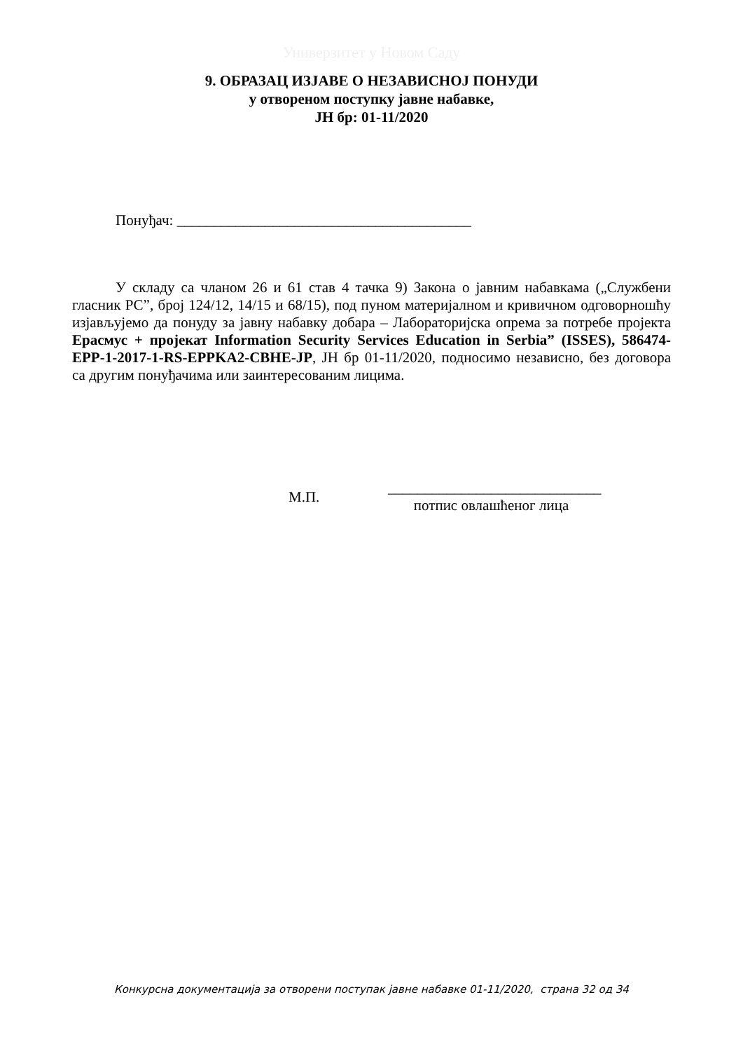Универзитет у Новом Саду
9. ОБРАЗАЦ ИЗЈАВЕ О НЕЗАВИСНОЈ ПОНУДИ
у отвореном поступку јавне набавке,
ЈН бр: 01-11/2020
Понуђач: ________________________________________
У складу са чланом 26 и 61 став 4 тачка 9) Закона о јавним набавкама („Службени гласник РС”, број 124/12, 14/15 и 68/15), под пуном материјалном и кривичном одговорношћу изјављујемо да понуду за јавну набавку добара – Лабораторијска опрема за потребе пројекта Ерасмус + пројекат Information Security Services Education in Serbia” (ISSES), 586474-EPP-1-2017-1-RS-EPPKA2-CBHE-JP, ЈН бр 01-11/2020, подносимо независно, без договора са другим понуђачима или заинтересованим лицима.
М.П.
_____________________________
потпис овлашћеног лица
Конкурсна документација за отворени поступак јавне набавке 01-11/2020, страна 32 од 34